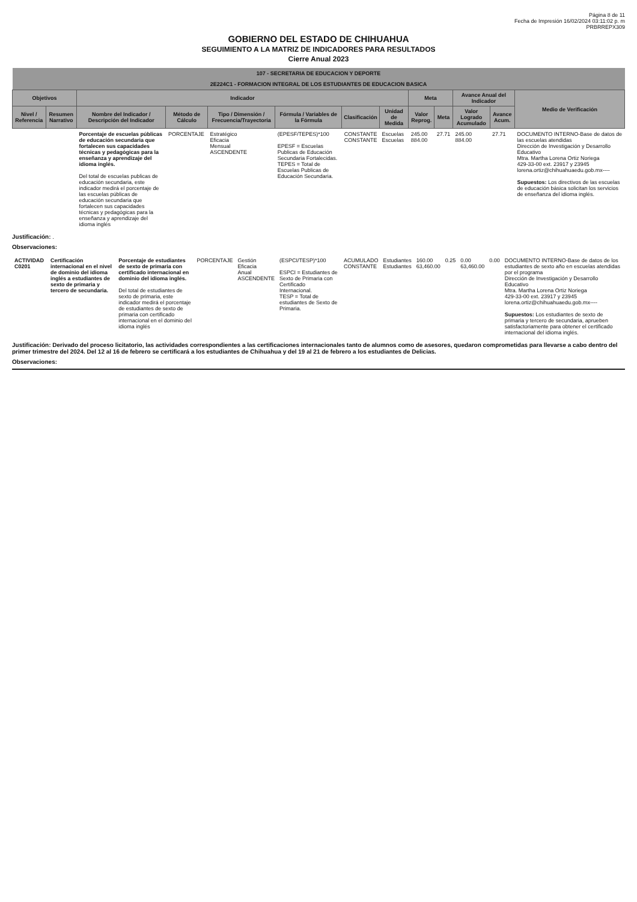Página 8 de 11
Fecha de Impresión 16/02/2024 03:11:02 p. m
PRBRREPX309
GOBIERNO DEL ESTADO DE CHIHUAHUA
SEGUIMIENTO A LA MATRIZ DE INDICADORES PARA RESULTADOS
Cierre Anual 2023
| 107 - SECRETARIA DE EDUCACION Y DEPORTE | | | | | | | | | | | | |
| 2E224C1 - FORMACION INTEGRAL DE LOS ESTUDIANTES DE EDUCACION BASICA | | | | | | | | | | | | |
| Objetivos | | Indicador | | | | | | Meta | | Avance Anual del Indicador | | Medio de Verificación |
| Nivel / Referencia | Resumen Narrativo | Nombre del Indicador / Descripción del Indicador | Método de Cálculo | Tipo / Dimensión / Frecuencia/Trayectoria | Fórmula / Variables de la Fórmula | Clasificación | Unidad de Medida | Valor Reprog. | Meta | Valor Logrado Acumulado | Avance Acum. | |
| | | Porcentaje de escuelas públicas de educación secundaria que fortalecen sus capacidades técnicas y pedagógicas para la enseñanza y aprendizaje del idioma inglés. Del total de escuelas publicas de educación secundaria, este indicador medirá el porcentaje de las escuelas públicas de educación secundaria que fortalecen sus capacidades técnicas y pedagógicas para la enseñanza y aprendizaje del idioma inglés | PORCENTAJE | Estratégico Eficacia Mensual ASCENDENTE | (EPESF/TEPES)*100 EPESF = Escuelas Publicas de Educación Secundaria Fortalecidas. TEPES = Total de Escuelas Publicas de Educación Secundaria. | CONSTANTE CONSTANTE | Escuelas Escuelas | 245.00 884.00 | 27.71 | 245.00 884.00 | 27.71 | DOCUMENTO INTERNO-Base de datos de las escuelas atendidas Dirección de Investigación y Desarrollo Educativo Mtra. Martha Lorena Ortiz Noriega 429-33-00 ext. 23917 y 23945 lorena.ortiz@chihuahuaedu.gob.mx---- Supuestos: Los directivos de las escuelas de educación básica solicitan los servicios de enseñanza del idioma inglés. |
Justificación: .
Observaciones:
| ACTIVIDAD C0201 | Certificación internacional en el nivel de dominio del idioma inglés a estudiantes de sexto de primaria y tercero de secundaria. | Porcentaje de estudiantes de sexto de primaria con certificado internacional en dominio del idioma inglés. Del total de estudiantes de sexto de primaria, este indicador medirá el porcentaje de estudiantes de sexto de primaria con certificado internacional en el dominio del idioma inglés | PORCENTAJE | Gestión Eficacia Anual ASCENDENTE | (ESPCI/TESP)*100 ESPCI = Estudiantes de Sexto de Primaria con Certificado Internacional. TESP = Total de estudiantes de Sexto de Primaria. | ACUMULADO CONSTANTE | Estudiantes Estudiantes | 160.00 63,460.00 | 0.25 | 0.00 63,460.00 | 0.00 | DOCUMENTO INTERNO-Base de datos de los estudiantes de sexto año en escuelas atendidas por el programa Dirección de Investigación y Desarrollo Educativo Mtra. Martha Lorena Ortiz Noriega 429-33-00 ext. 23917 y 23945 lorena.ortiz@chihuahuaedu.gob.mx---- Supuestos: Los estudiantes de sexto de primaria y tercero de secundaria, aprueben satisfactoriamente para obtener el certificado internacional del idioma inglés. |
Justificación: Derivado del proceso licitatorio, las actividades correspondientes a las certificaciones internacionales tanto de alumnos como de asesores, quedaron comprometidas para llevarse a cabo dentro del primer trimestre del 2024. Del 12 al 16 de febrero se certificará a los estudiantes de Chihuahua y del 19 al 21 de febrero a los estudiantes de Delicias.
Observaciones: